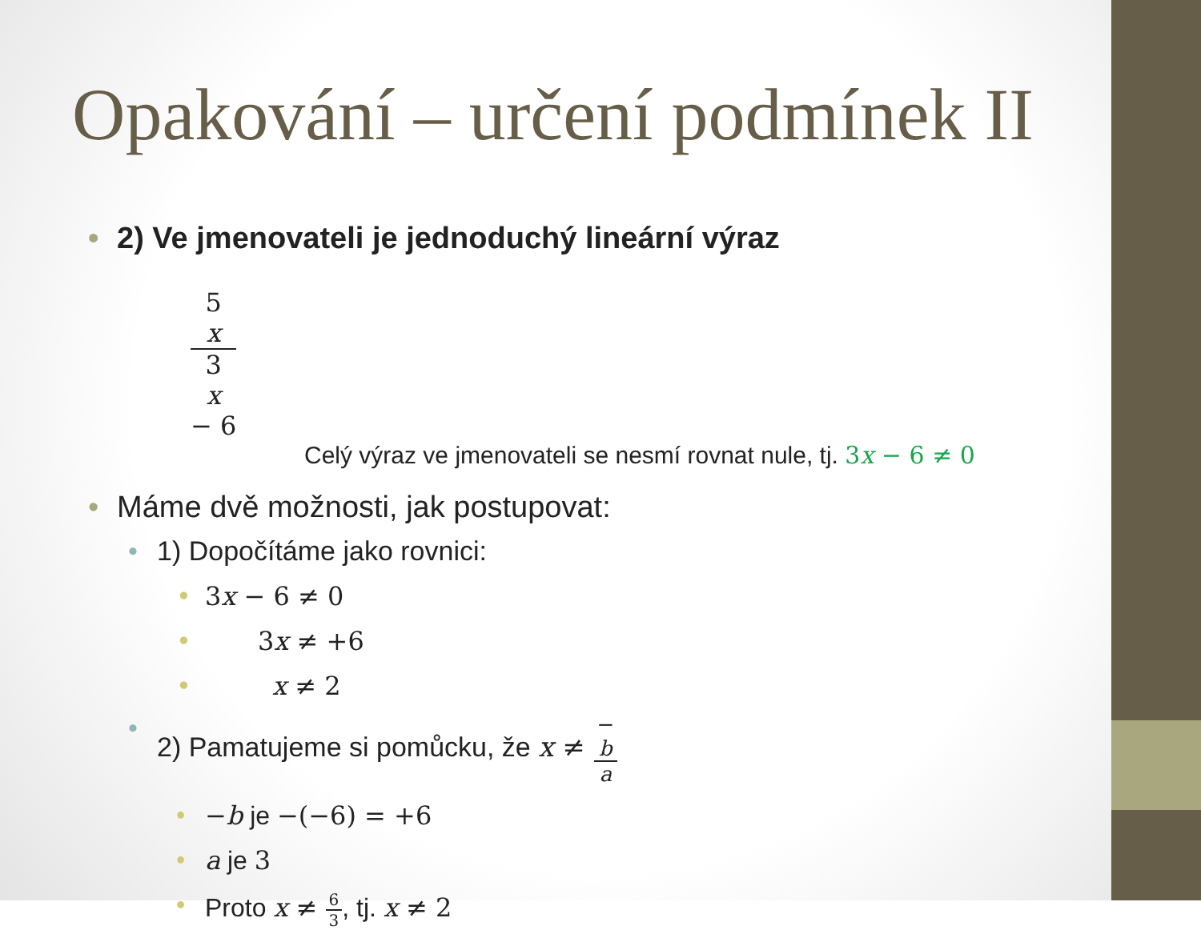Opakování – určení podmínek II
• 2) Ve jmenovateli je jednoduchý lineární výraz
5
x 3
x
− 6
Celý výraz ve jmenovateli se nesmí rovnat nule, tj. 3x − 6 ≠ 0
• Máme dvě možnosti, jak postupovat:
• 1) Dopočítáme jako rovnici:
• 3x − 6 ≠ 0
• 3x ≠ +6
• x ≠ 2
• 2) Pamatujeme si pomůcku, že x ≠ −
b a
• −b je −(−6) = +6
• a je 3
• Proto x ≠ 6 3, tj. x ≠ 2